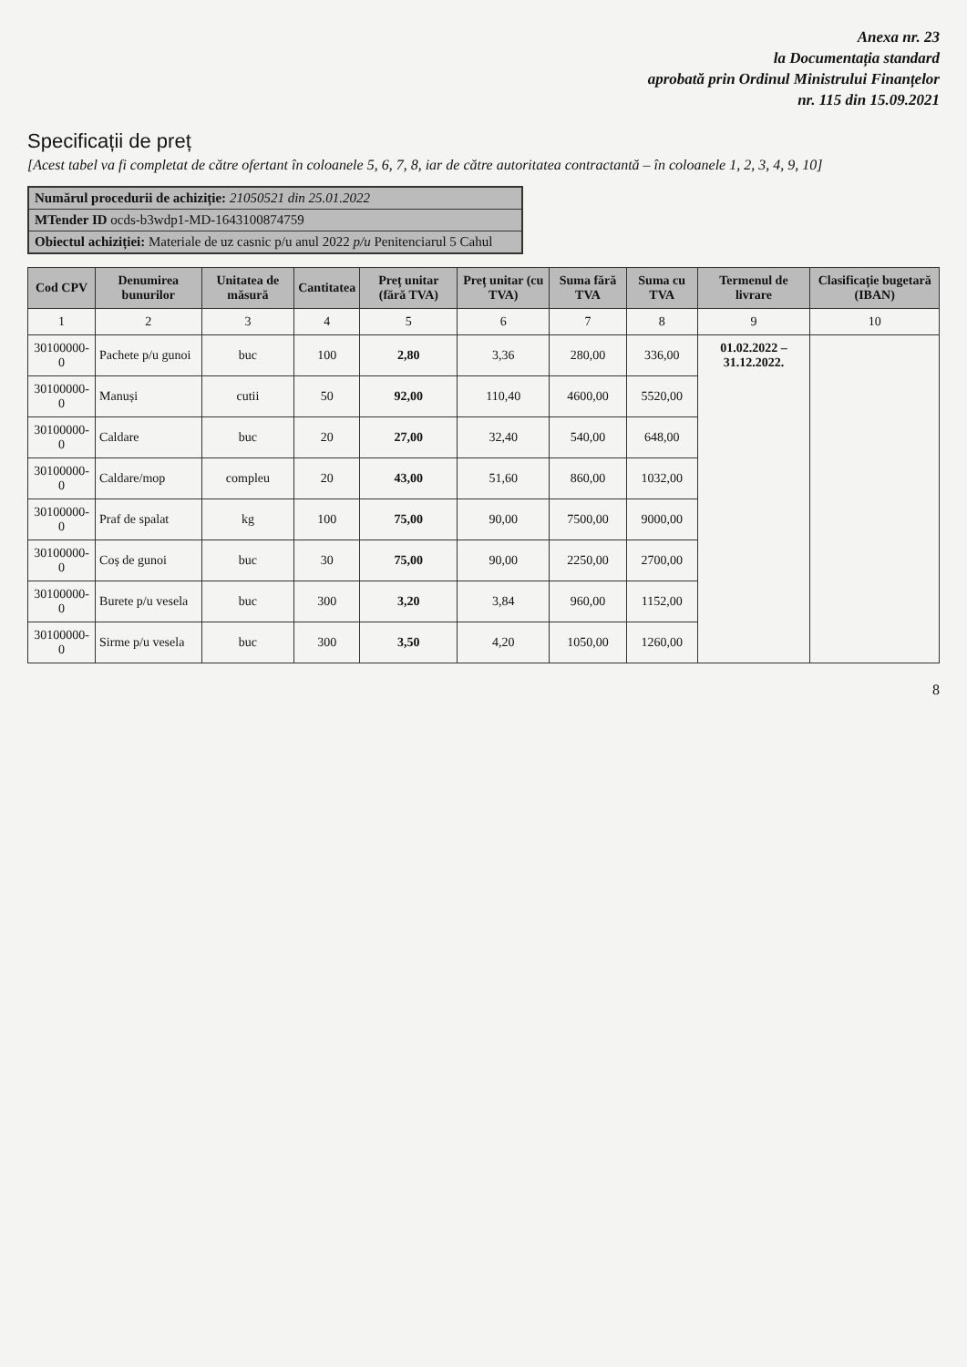Anexa nr. 23
la Documentația standard
aprobată prin Ordinul Ministrului Finanțelor
nr. 115 din 15.09.2021
Specificații de preț
[Acest tabel va fi completat de către ofertant în coloanele 5, 6, 7, 8, iar de către autoritatea contractantă – în coloanele 1, 2, 3, 4, 9, 10]
Numărul procedurii de achiziție: 21050521 din 25.01.2022
MTender ID ocds-b3wdp1-MD-1643100874759
Obiectul achiziției: Materiale de uz casnic p/u anul 2022 p/u Penitenciarul 5 Cahul
| Cod CPV | Denumirea bunurilor | Unitatea de măsură | Cantitatea | Preț unitar (fără TVA) | Preț unitar (cu TVA) | Suma fără TVA | Suma cu TVA | Termenul de livrare | Clasificație bugetară (IBAN) |
| --- | --- | --- | --- | --- | --- | --- | --- | --- | --- |
| 1 | 2 | 3 | 4 | 5 | 6 | 7 | 8 | 9 | 10 |
| 30100000-0 | Pachete p/u gunoi | buc | 100 | 2,80 | 3,36 | 280,00 | 336,00 | 01.02.2022 – 31.12.2022. | |
| 30100000-0 | Manuși | cutii | 50 | 92,00 | 110,40 | 4600,00 | 5520,00 | | |
| 30100000-0 | Caldare | buc | 20 | 27,00 | 32,40 | 540,00 | 648,00 | | |
| 30100000-0 | Caldare/mop | complеu | 20 | 43,00 | 51,60 | 860,00 | 1032,00 | | |
| 30100000-0 | Praf de spalat | kg | 100 | 75,00 | 90,00 | 7500,00 | 9000,00 | | |
| 30100000-0 | Coș de gunoi | buc | 30 | 75,00 | 90,00 | 2250,00 | 2700,00 | | |
| 30100000-0 | Burete p/u vesela | buc | 300 | 3,20 | 3,84 | 960,00 | 1152,00 | | |
| 30100000-0 | Sirme p/u vesela | buc | 300 | 3,50 | 4,20 | 1050,00 | 1260,00 | | |
8